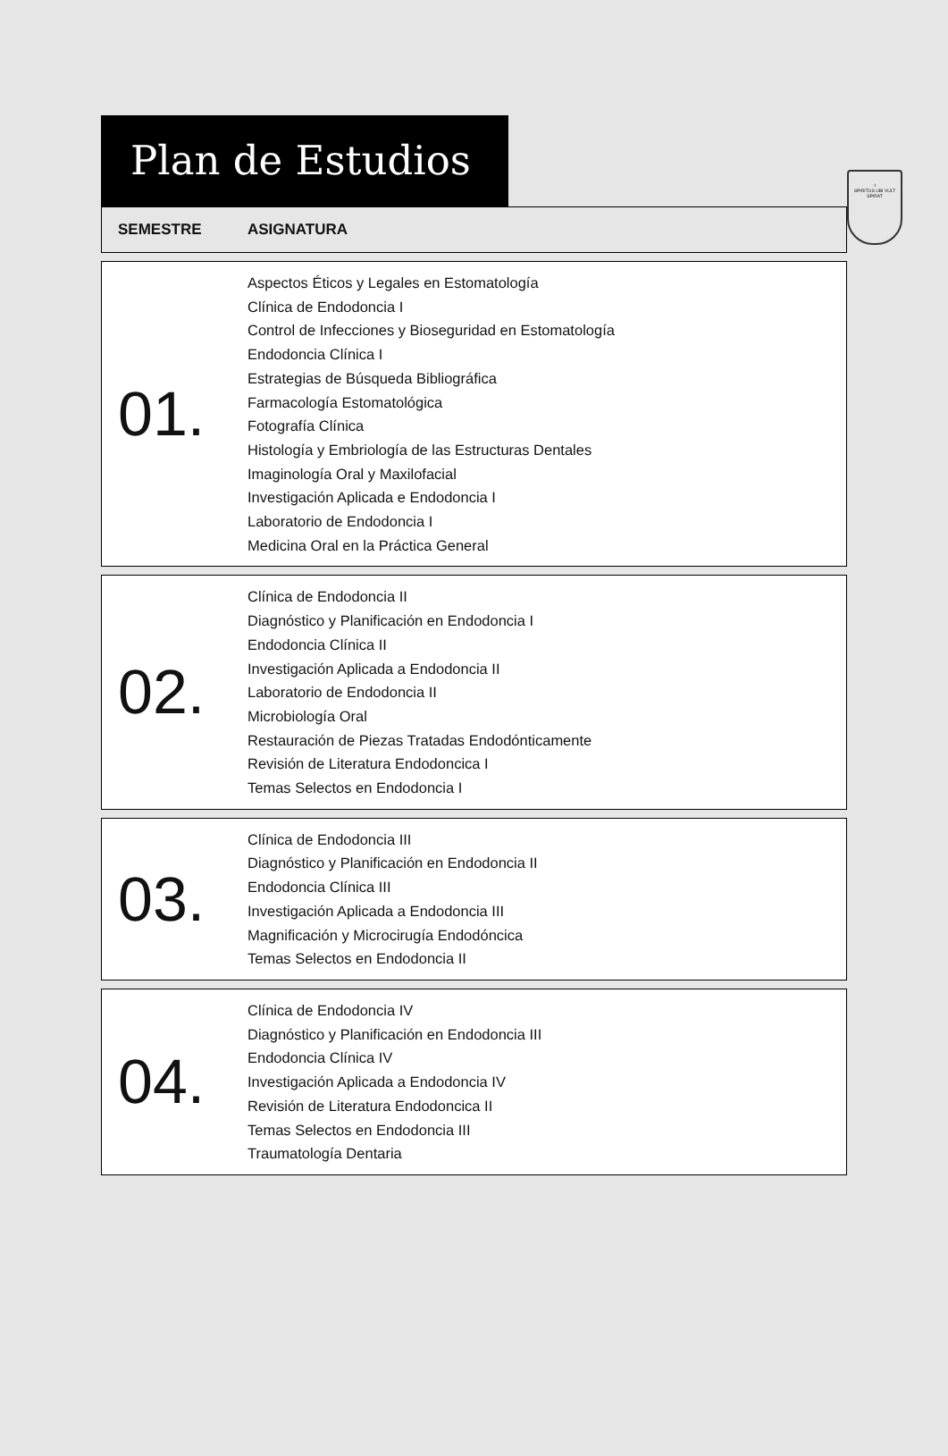⚕
SPIRITUS UBI VULT SPIRAT
Plan de Estudios
| SEMESTRE | ASIGNATURA |
| --- | --- |
| 01. | Aspectos Éticos y Legales en Estomatología Clínica de Endodoncia I Control de Infecciones y Bioseguridad en Estomatología Endodoncia Clínica I Estrategias de Búsqueda Bibliográfica Farmacología Estomatológica Fotografía Clínica Histología y Embriología de las Estructuras Dentales Imaginología Oral y Maxilofacial Investigación Aplicada e Endodoncia I Laboratorio de Endodoncia I Medicina Oral en la Práctica General |
| 02. | Clínica de Endodoncia II Diagnóstico y Planificación en Endodoncia I Endodoncia Clínica II Investigación Aplicada a Endodoncia II Laboratorio de Endodoncia II Microbiología Oral Restauración de Piezas Tratadas Endodónticamente Revisión de Literatura Endodoncica I Temas Selectos en Endodoncia I |
| 03. | Clínica de Endodoncia III Diagnóstico y Planificación en Endodoncia II Endodoncia Clínica III Investigación Aplicada a Endodoncia III Magnificación y Microcirugía Endodóncica Temas Selectos en Endodoncia II |
| 04. | Clínica de Endodoncia IV Diagnóstico y Planificación en Endodoncia III Endodoncia Clínica IV Investigación Aplicada a Endodoncia IV Revisión de Literatura Endodoncica II Temas Selectos en Endodoncia III Traumatología Dentaria |